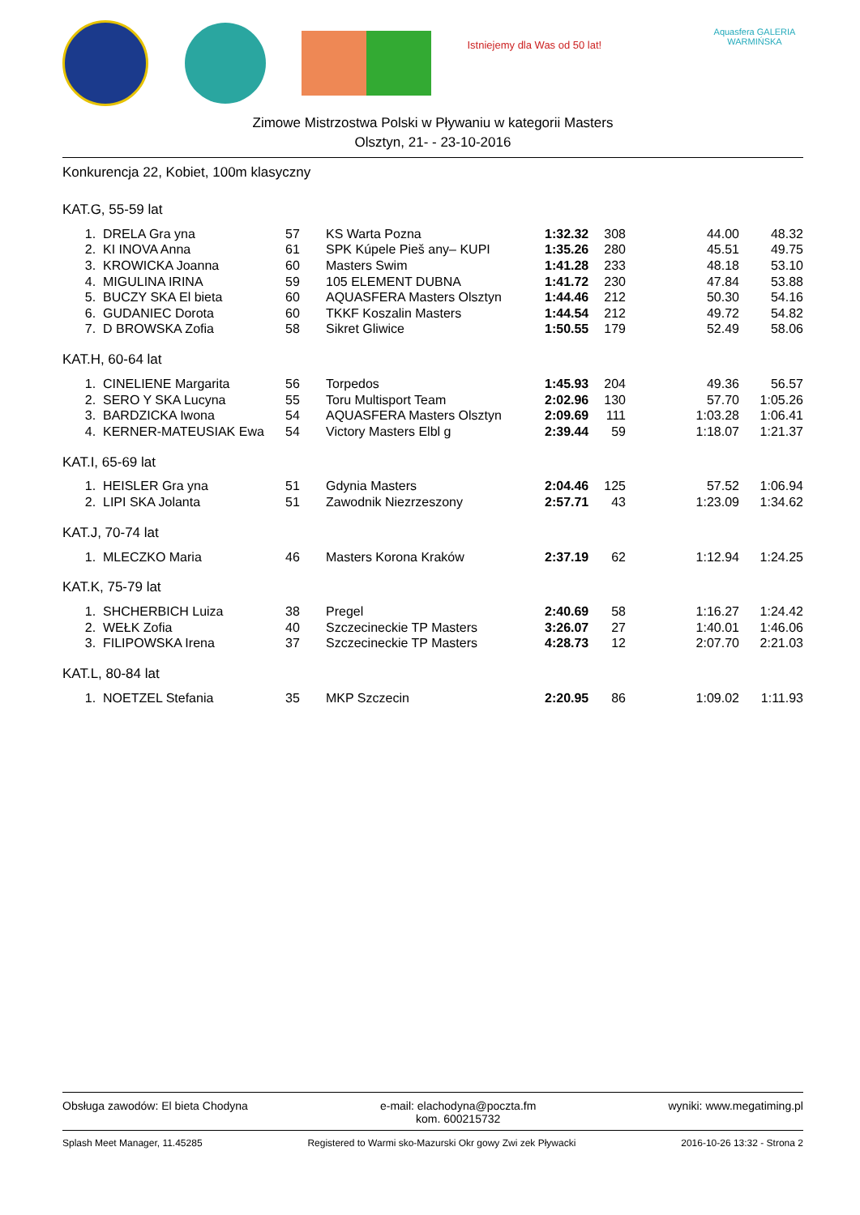Istniejemy dla Was od 50 lat!
Aquasfera GALERIA WARMIŃSKA
Zimowe Mistrzostwa Polski w Pływaniu w kategorii Masters
Olsztyn, 21- - 23-10-2016
Konkurencja 22, Kobiet, 100m klasyczny
KAT.G, 55-59 lat
| 1. | DRELA Gra yna | 57 | KS Warta Pozna | 1:32.32 | 308 | 44.00 | 48.32 |
| 2. | KI INOVA Anna | 61 | SPK Kúpele Pieš any– KUPI | 1:35.26 | 280 | 45.51 | 49.75 |
| 3. | KROWICKA Joanna | 60 | Masters Swim | 1:41.28 | 233 | 48.18 | 53.10 |
| 4. | MIGULINA IRINA | 59 | 105 ELEMENT DUBNA | 1:41.72 | 230 | 47.84 | 53.88 |
| 5. | BUCZY SKA El bieta | 60 | AQUASFERA Masters Olsztyn | 1:44.46 | 212 | 50.30 | 54.16 |
| 6. | GUDANIEC Dorota | 60 | TKKF Koszalin Masters | 1:44.54 | 212 | 49.72 | 54.82 |
| 7. | D BROWSKA Zofia | 58 | Sikret Gliwice | 1:50.55 | 179 | 52.49 | 58.06 |
KAT.H, 60-64 lat
| 1. | CINELIENE Margarita | 56 | Torpedos | 1:45.93 | 204 | 49.36 | 56.57 |
| 2. | SERO Y SKA Lucyna | 55 | Toru Multisport Team | 2:02.96 | 130 | 57.70 | 1:05.26 |
| 3. | BARDZICKA Iwona | 54 | AQUASFERA Masters Olsztyn | 2:09.69 | 111 | 1:03.28 | 1:06.41 |
| 4. | KERNER-MATEUSIAK Ewa | 54 | Victory Masters Elbl g | 2:39.44 | 59 | 1:18.07 | 1:21.37 |
KAT.I, 65-69 lat
| 1. | HEISLER Gra yna | 51 | Gdynia Masters | 2:04.46 | 125 | 57.52 | 1:06.94 |
| 2. | LIPI SKA Jolanta | 51 | Zawodnik Niezrzeszony | 2:57.71 | 43 | 1:23.09 | 1:34.62 |
KAT.J, 70-74 lat
| 1. | MLECZKO Maria | 46 | Masters Korona Kraków | 2:37.19 | 62 | 1:12.94 | 1:24.25 |
KAT.K, 75-79 lat
| 1. | SHCHERBICH Luiza | 38 | Pregel | 2:40.69 | 58 | 1:16.27 | 1:24.42 |
| 2. | WEŁK Zofia | 40 | Szczecineckie TP Masters | 3:26.07 | 27 | 1:40.01 | 1:46.06 |
| 3. | FILIPOWSKA Irena | 37 | Szczecineckie TP Masters | 4:28.73 | 12 | 2:07.70 | 2:21.03 |
KAT.L, 80-84 lat
| 1. | NOETZEL Stefania | 35 | MKP Szczecin | 2:20.95 | 86 | 1:09.02 | 1:11.93 |
Obsługa zawodów: El bieta Chodyna
e-mail: elachodyna@poczta.fm
kom. 600215732
wyniki: www.megatiming.pl
Splash Meet Manager, 11.45285 Registered to Warmi sko-Mazurski Okr gowy Zwi zek Pływacki
2016-10-26 13:32 - Strona 2